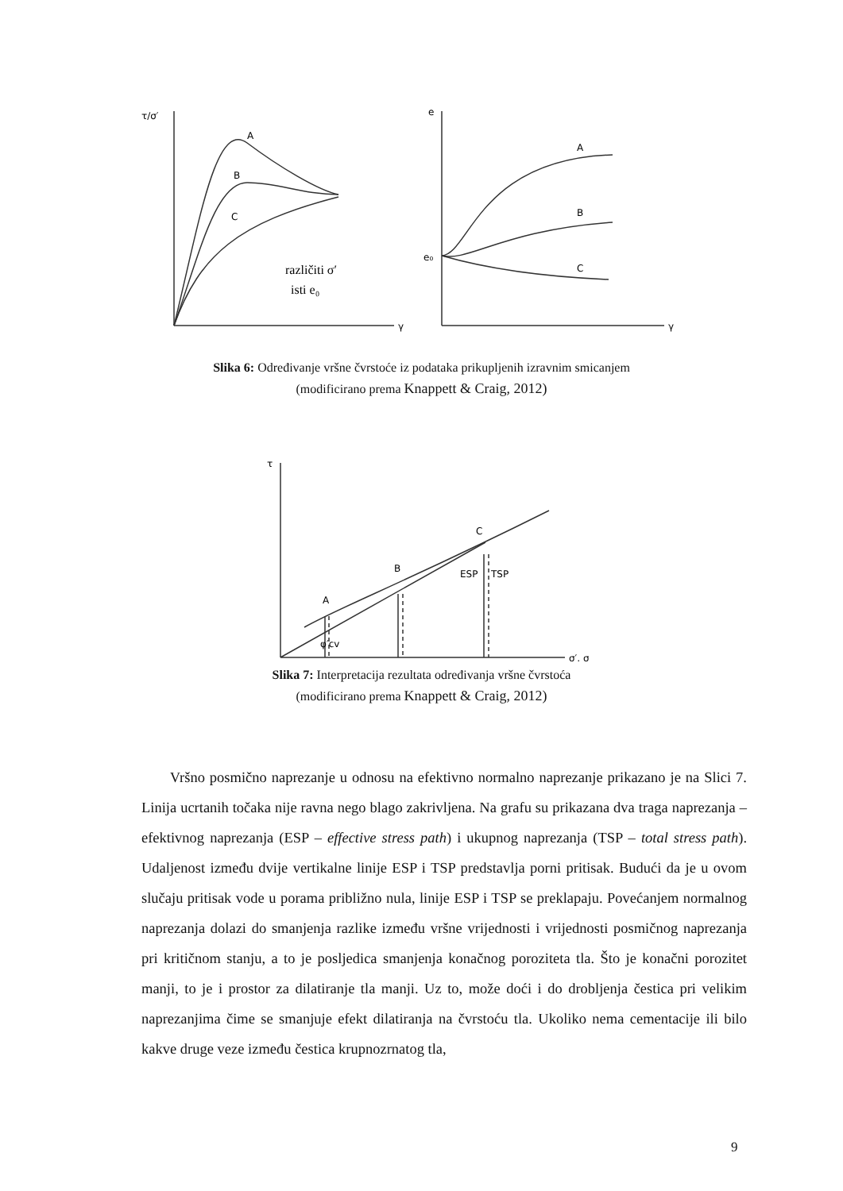τ/σ′
A
B
C
različiti σ′
isti e₀
γ
e
A
B
C
e₀
γ
Slika 6: Određivanje vršne čvrstoće iz podataka prikupljenih izravnim smicanjem
(modificirano prema Knappett & Craig, 2012)
τ
A
B
C
ESP
TSP
φ′cv
σ′, σ
Slika 7: Interpretacija rezultata određivanja vršne čvrstoća
(modificirano prema Knappett & Craig, 2012)
Vršno posmično naprezanje u odnosu na efektivno normalno naprezanje prikazano je na Slici 7. Linija ucrtanih točaka nije ravna nego blago zakrivljena. Na grafu su prikazana dva traga naprezanja – efektivnog naprezanja (ESP – effective stress path) i ukupnog naprezanja (TSP – total stress path). Udaljenost između dvije vertikalne linije ESP i TSP predstavlja porni pritisak. Budući da je u ovom slučaju pritisak vode u porama približno nula, linije ESP i TSP se preklapaju. Povećanjem normalnog naprezanja dolazi do smanjenja razlike između vršne vrijednosti i vrijednosti posmičnog naprezanja pri kritičnom stanju, a to je posljedica smanjenja konačnog poroziteta tla. Što je konačni porozitet manji, to je i prostor za dilatiranje tla manji. Uz to, može doći i do drobljenja čestica pri velikim naprezanjima čime se smanjuje efekt dilatiranja na čvrstoću tla. Ukoliko nema cementacije ili bilo kakve druge veze između čestica krupnozrnatog tla,
9